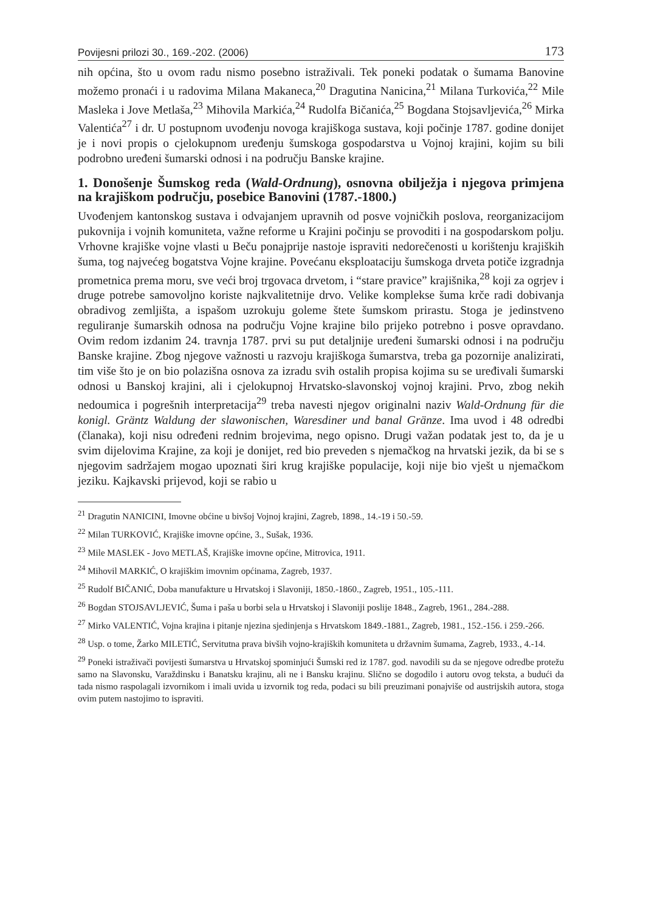Povijesni prilozi 30., 169.-202. (2006) 173
nih općina, što u ovom radu nismo posebno istraživali. Tek poneki podatak o šumama Banovine možemo pronaći i u radovima Milana Makaneca,<sup>20</sup> Dragutina Nanicina,<sup>21</sup> Milana Turkovića,<sup>22</sup> Mile Masleka i Jove Metlaša,<sup>23</sup> Mihovila Markića,<sup>24</sup> Rudolfa Bičanića,<sup>25</sup> Bogdana Stojsavljevića,<sup>26</sup> Mirka Valentića<sup>27</sup> i dr. U postupnom uvođenju novoga krajiškoga sustava, koji počinje 1787. godine donijet je i novi propis o cjelokupnom uređenju šumskoga gospodarstva u Vojnoj krajini, kojim su bili podrobno uređeni šumarski odnosi i na području Banske krajine.
1. Donošenje Šumskog reda (Wald-Ordnung), osnovna obilježja i njegova primjena na krajiškom području, posebice Banovini (1787.-1800.)
Uvođenjem kantonskog sustava i odvajanjem upravnih od posve vojničkih poslova, reorganizacijom pukovnija i vojnih komuniteta, važne reforme u Krajini počinju se provoditi i na gospodarskom polju. Vrhovne krajiške vojne vlasti u Beču ponajprije nastoje ispraviti nedorečenosti u korištenju krajiških šuma, tog najvećeg bogatstva Vojne krajine. Povećanu eksploataciju šumskoga drveta potiče izgradnja prometnica prema moru, sve veći broj trgovaca drvetom, i “stare pravice” krajišnika,<sup>28</sup> koji za ogrjev i druge potrebe samovoljno koriste najkvalitetnije drvo. Velike komplekse šuma krče radi dobivanja obradivog zemljišta, a ispašom uzrokuju goleme štete šumskom prirastu. Stoga je jedinstveno reguliranje šumarskih odnosa na području Vojne krajine bilo prijeko potrebno i posve opravdano. Ovim redom izdanim 24. travnja 1787. prvi su put detaljnije uređeni šumarski odnosi i na području Banske krajine. Zbog njegove važnosti u razvoju krajiškoga šumarstva, treba ga pozornije analizirati, tim više što je on bio polazišna osnova za izradu svih ostalih propisa kojima su se uređivali šumarski odnosi u Banskoj krajini, ali i cjelokupnoj Hrvatsko-slavonskoj vojnoj krajini. Prvo, zbog nekih nedoumica i pogrešnih interpretacija<sup>29</sup> treba navesti njegov originalni naziv Wald-Ordnung für die konigl. Gräntz Waldung der slawonischen, Waresdiner und banal Gränze. Ima uvod i 48 odredbi (članaka), koji nisu određeni rednim brojevima, nego opisno. Drugi važan podatak jest to, da je u svim dijelovima Krajine, za koji je donijet, red bio preveden s njemačkog na hrvatski jezik, da bi se s njegovim sadržajem mogao upoznati širi krug krajiške populacije, koji nije bio vješt u njemačkom jeziku. Kajkavski prijevod, koji se rabio u
<sup>21</sup> Dragutin NANICINI, Imovne obćine u bivšoj Vojnoj krajini, Zagreb, 1898., 14.-19 i 50.-59.
<sup>22</sup> Milan TURKOVIĆ, Krajiške imovne općine, 3., Sušak, 1936.
<sup>23</sup> Mile MASLEK - Jovo METLAŠ, Krajiške imovne općine, Mitrovica, 1911.
<sup>24</sup> Mihovil MARKIĆ, O krajiškim imovnim općinama, Zagreb, 1937.
<sup>25</sup> Rudolf BIČANIĆ, Doba manufakture u Hrvatskoj i Slavoniji, 1850.-1860., Zagreb, 1951., 105.-111.
<sup>26</sup> Bogdan STOJSAVLJEVIĆ, Šuma i paša u borbi sela u Hrvatskoj i Slavoniji poslije 1848., Zagreb, 1961., 284.-288.
<sup>27</sup> Mirko VALENTIĆ, Vojna krajina i pitanje njezina sjedinjenja s Hrvatskom 1849.-1881., Zagreb, 1981., 152.-156. i 259.-266.
<sup>28</sup> Usp. o tome, Žarko MILETIĆ, Servitutna prava bivših vojno-krajiških komuniteta u državnim šumama, Zagreb, 1933., 4.-14.
<sup>29</sup> Poneki istraživači povijesti šumarstva u Hrvatskoj spominjući Šumski red iz 1787. god. navodili su da se njegove odredbe protežu samo na Slavonsku, Varaždinsku i Banatsku krajinu, ali ne i Bansku krajinu. Slično se dogodilo i autoru ovog teksta, a budući da tada nismo raspolagali izvornikom i imali uvida u izvornik tog reda, podaci su bili preuzimani ponajviše od austrijskih autora, stoga ovim putem nastojimo to ispraviti.